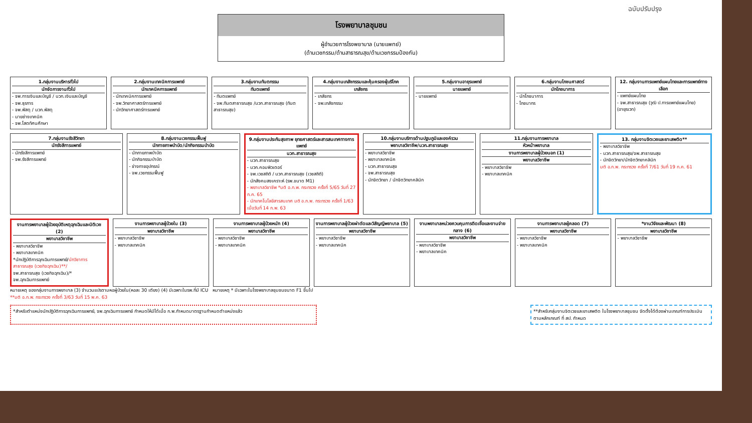ฉบับปรับปรุง
โรงพยาบาลชุมชน
ผู้อำนวยการโรงพยาบาล (นายแพทย์)
(ด้านเวชกรรม/ด้านสาธารณสุข/ด้านเวชกรรมป้องกัน)
1.กลุ่มงานบริหารทั่วไป
นักจัดการงานทั่วไป
- จพ.การเงินและบัญชี / นวก.เงินและบัญชี
- จพ.ธุรการ
- จพ.พัสดุ / นวก.พัสดุ
- นายช่างเทคนิค
- จพ.โสตทัศนศึกษา
2.กลุ่มงานเทคนิคการแพทย์
นักเทคนิคการแพทย์
- นักเทคนิคการแพทย์
- จพ.วิทยาศาสตร์การแพทย์
- นักวิทยาศาสตร์การแพทย์
3.กลุ่มงานทันตกรรม
ทันตแพทย์
- ทันตแพทย์
- จพ.ทันตสาธารณสุข /นวก.สาธารณสุข (ทันตสาธารณสุข)
4.กลุ่มงานเภสัชกรรมและคุ้มครองผู้บริโภค
เภสัชกร
- เภสัชกร
- จพ.เภสัชกรรม
5.กลุ่มงานอายุรแพทย์
นายแพทย์
- นายแพทย์
6.กลุ่มงานโภชนศาสตร์
นักโภชนาการ
- นักโภชนาการ
- โภชนากร
12. กลุ่มงานการแพทย์แผนไทยและการแพทย์ทางเลือก
- แพทย์แผนไทย
- จพ.สาธารณสุข (วุฒิ ป.การแพทย์แผนไทย) (อายุรเวท)
7.กลุ่มงานรังสีวิทยา
นักรังสีการแพทย์
- นักรังสีการแพทย์
- จพ.รังสีการแพทย์
8.กลุ่มงานเวชกรรมฟื้นฟู
นักกายภาพบำบัด/นักกิจกรรมบำบัด
- นักกายภาพบำบัด
- นักกิจกรรมบำบัด
- ช่างกายอุปกรณ์
- จพ.เวชกรรมฟื้นฟู
9.กลุ่มงานประกันสุขภาพ ยุทธศาสตร์และสารสนเทศทางการแพทย์
นวก.สาธารณสุข
- นวก.สาธารณสุข
- นวก.คอมพิวเตอร์
- จพ.เวชสถิติ / นวก.สาธารณสุข (เวชสถิติ)
- นักสังคมสงเคราะห์ (รพ.ขนาด M1)
- พยาบาลวิชาชีพ *มติ อ.ก.พ. กระทรวง ครั้งที่ 5/65 วันที่ 27 ก.ค. 65
- นักเทคโนโลยีสารสนเทศ มติ อ.ก.พ. กระทรวง ครั้งที่ 1/63 เมื่อวันที่ 14 ก.พ. 63
10.กลุ่มงานบริการด้านปฐมภูมิและองค์รวม
พยาบาลวิชาชีพ/นวก.สาธารณสุข
- พยาบาลวิชาชีพ
- พยาบาลเทคนิค
- นวก.สาธารณสุข
- จพ.สาธารณสุข
- นักจิตวิทยา / นักจิตวิทยาคลินิก
11.กลุ่มงานการพยาบาล
หัวหน้าพยาบาล
งานการพยาบาลผู้ป่วยนอก (1)
พยาบาลวิชาชีพ
- พยาบาลวิชาชีพ
- พยาบาลเทคนิค
13. กลุ่มงานจิตเวชและยาเสพติด**
- พยาบาลวิชาชีพ
- นวก.สาธารณสุข/จพ.สาธารณสุข
- นักจิตวิทยา/นักจิตวิทยาคลินิก
มติ อ.ก.พ. กระทรวง ครั้งที่ 7/61 วันที่ 19 ก.ค. 61
งานการพยาบาลผู้ป่วยอุบัติเหตุฉุกเฉินและนิติเวช (2)
พยาบาลวิชาชีพ
- พยาบาลวิชาชีพ
- พยาบาลเทคนิค
*นักปฏิบัติการฉุกเฉินการแพทย์/นักวิชาการสาธารณสุข (เวชกิจฉุกเฉิน)**/
จพ.สาธารณสุข (เวชกิจฉุกเฉิน)/*
จพ.ฉุกเฉินการแพทย์
งานการพยาบาลผู้ป่วยใน (3)
พยาบาลวิชาชีพ
- พยาบาลวิชาชีพ
- พยาบาลเทคนิค
งานการพยาบาลผู้ป่วยหนัก (4)
พยาบาลวิชาชีพ
- พยาบาลวิชาชีพ
- พยาบาลเทคนิค
งานการพยาบาลผู้ป่วยผ่าตัดและวิสัญญีพยาบาล (5)
พยาบาลวิชาชีพ
- พยาบาลวิชาชีพ
- พยาบาลเทคนิค
งานพยาบาลหน่วยควบคุมการติดเชื้อและงานจ่ายกลาง (6)
พยาบาลวิชาชีพ
- พยาบาลวิชาชีพ
- พยาบาลเทคนิค
งานการพยาบาลผู้คลอด (7)
พยาบาลวิชาชีพ
- พยาบาลวิชาชีพ
- พยาบาลเทคนิค
*งานวิจัยและพัฒนา (8)
พยาบาลวิชาชีพ
- พยาบาลวิชาชีพ
หมายเหตุ ของกลุ่มงานการพยาบาล (3) จำนวนแปรตามหอผู้ป่วยใน(หอละ 30 เตียง) (4) มีเฉพาะในรพ.ที่มี ICU หมายเหตุ * มีเฉพาะในโรงพยาบาลชุมชนขนาด F1 ขึ้นไป
**มติ อ.ก.พ. กระทรวง ครั้งที่ 3/63 วันที่ 15 พ.ค. 63
*สำหรับตำแหน่งนักปฏิบัติการฉุกเฉินการแพทย์, จพ.ฉุกเฉินการแพทย์ กำหนดให้มีได้เมื่อ ก.พ.กำหนดมาตรฐานกำหนดตำแหน่งแล้ว
**สำหรับกลุ่มงานจิตเวชและยาเสพติด ในโรงพยาบาลชุมชน จัดตั้งได้ต้องผ่านเกณฑ์การประเมินตามหลักเกณฑ์ ที่ สป. กำหนด